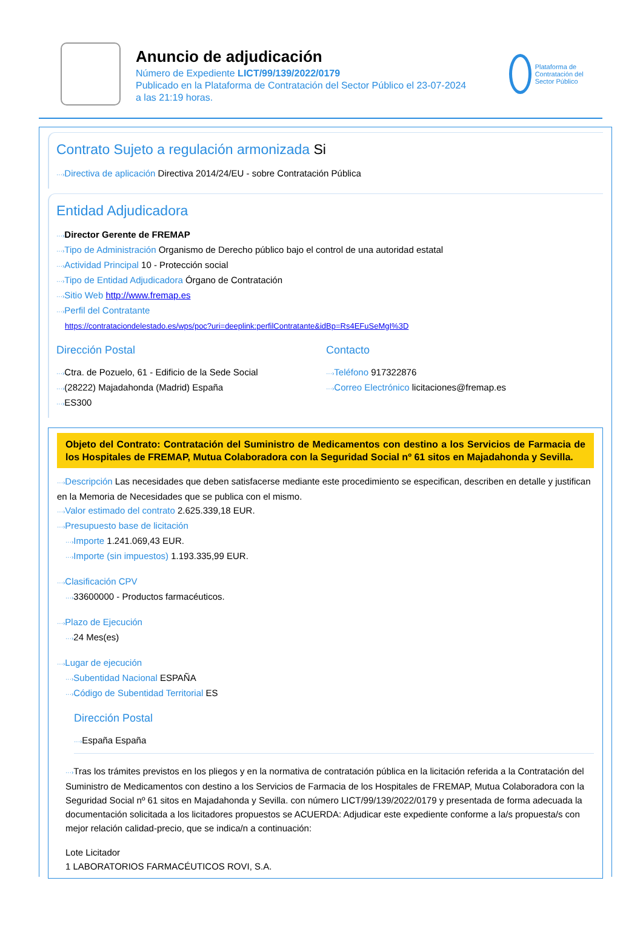Anuncio de adjudicación
Número de Expediente LICT/99/139/2022/0179
Publicado en la Plataforma de Contratación del Sector Público el 23-07-2024
a las 21:19 horas.
Plataforma de Contratación del Sector Público
Contrato Sujeto a regulación armonizada Si
···›Directiva de aplicación Directiva 2014/24/EU - sobre Contratación Pública
Entidad Adjudicadora
···›Director Gerente de FREMAP
···›Tipo de Administración Organismo de Derecho público bajo el control de una autoridad estatal
···›Actividad Principal 10 - Protección social
···›Tipo de Entidad Adjudicadora Órgano de Contratación
···›Sitio Web http://www.fremap.es
···›Perfil del Contratante
https://contrataciondelestado.es/wps/poc?uri=deeplink:perfilContratante&idBp=Rs4EFuSeMgI%3D
Dirección Postal
···›Ctra. de Pozuelo, 61 - Edificio de la Sede Social
···›(28222) Majadahonda (Madrid) España
···›ES300
Contacto
···›Teléfono 917322876
···›Correo Electrónico licitaciones@fremap.es
Objeto del Contrato: Contratación del Suministro de Medicamentos con destino a los Servicios de Farmacia de los Hospitales de FREMAP, Mutua Colaboradora con la Seguridad Social nº 61 sitos en Majadahonda y Sevilla.
···›Descripción Las necesidades que deben satisfacerse mediante este procedimiento se especifican, describen en detalle y justifican en la Memoria de Necesidades que se publica con el mismo.
···›Valor estimado del contrato 2.625.339,18 EUR.
···›Presupuesto base de licitación
···›Importe 1.241.069,43 EUR.
···›Importe (sin impuestos) 1.193.335,99 EUR.
···›Clasificación CPV
···›33600000 - Productos farmacéuticos.
···›Plazo de Ejecución
···›24 Mes(es)
···›Lugar de ejecución
···›Subentidad Nacional ESPAÑA
···›Código de Subentidad Territorial ES
Dirección Postal
···›España España
···›Tras los trámites previstos en los pliegos y en la normativa de contratación pública en la licitación referida a la Contratación del Suministro de Medicamentos con destino a los Servicios de Farmacia de los Hospitales de FREMAP, Mutua Colaboradora con la Seguridad Social nº 61 sitos en Majadahonda y Sevilla. con número LICT/99/139/2022/0179 y presentada de forma adecuada la documentación solicitada a los licitadores propuestos se ACUERDA: Adjudicar este expediente conforme a la/s propuesta/s con mejor relación calidad-precio, que se indica/n a continuación:
Lote Licitador
1 LABORATORIOS FARMACÉUTICOS ROVI, S.A.